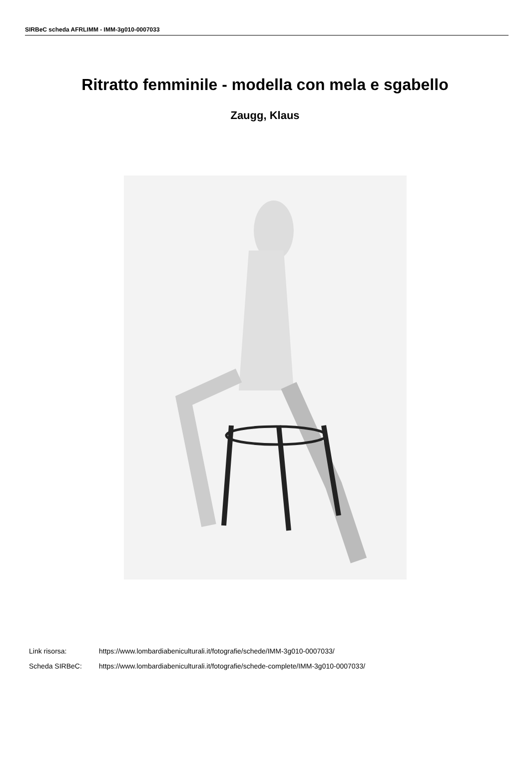SIRBeC scheda AFRLIMM - IMM-3g010-0007033
Ritratto femminile - modella con mela e sgabello
Zaugg, Klaus
Link risorsa: https://www.lombardiabeniculturali.it/fotografie/schede/IMM-3g010-0007033/
Scheda SIRBeC: https://www.lombardiabeniculturali.it/fotografie/schede-complete/IMM-3g010-0007033/